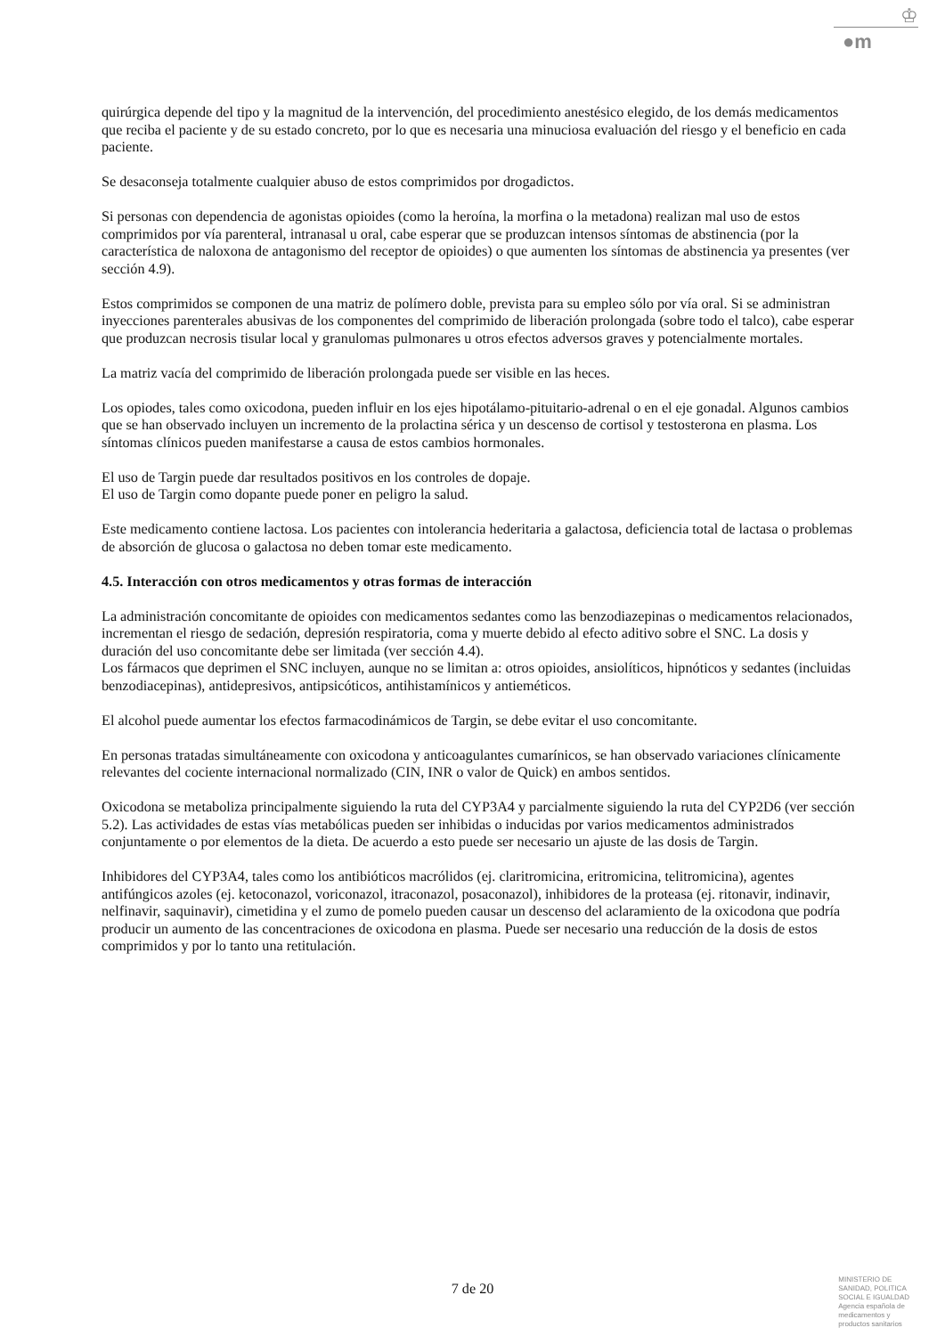♔
●m
quirúrgica depende del tipo y la magnitud de la intervención, del procedimiento anestésico elegido, de los demás medicamentos que reciba el paciente y de su estado concreto, por lo que es necesaria una minuciosa evaluación del riesgo y el beneficio en cada paciente.
Se desaconseja totalmente cualquier abuso de estos comprimidos por drogadictos.
Si personas con dependencia de agonistas opioides (como la heroína, la morfina o la metadona) realizan mal uso de estos comprimidos por vía parenteral, intranasal u oral, cabe esperar que se produzcan intensos síntomas de abstinencia (por la característica de naloxona de antagonismo del receptor de opioides) o que aumenten los síntomas de abstinencia ya presentes (ver sección 4.9).
Estos comprimidos se componen de una matriz de polímero doble, prevista para su empleo sólo por vía oral. Si se administran inyecciones parenterales abusivas de los componentes del comprimido de liberación prolongada (sobre todo el talco), cabe esperar que produzcan necrosis tisular local y granulomas pulmonares u otros efectos adversos graves y potencialmente mortales.
La matriz vacía del comprimido de liberación prolongada puede ser visible en las heces.
Los opiodes, tales como oxicodona, pueden influir en los ejes hipotálamo-pituitario-adrenal o en el eje gonadal. Algunos cambios que se han observado incluyen un incremento de la prolactina sérica y un descenso de cortisol y testosterona en plasma. Los síntomas clínicos pueden manifestarse a causa de estos cambios hormonales.
El uso de Targin puede dar resultados positivos en los controles de dopaje.
El uso de Targin como dopante puede poner en peligro la salud.
Este medicamento contiene lactosa. Los pacientes con intolerancia hederitaria a galactosa, deficiencia total de lactasa o problemas de absorción de glucosa o galactosa no deben tomar este medicamento.
4.5. Interacción con otros medicamentos y otras formas de interacción
La administración concomitante de opioides con medicamentos sedantes como las benzodiazepinas o medicamentos relacionados, incrementan el riesgo de sedación, depresión respiratoria, coma y muerte debido al efecto aditivo sobre el SNC. La dosis y duración del uso concomitante debe ser limitada (ver sección 4.4).
Los fármacos que deprimen el SNC incluyen, aunque no se limitan a: otros opioides, ansiolíticos, hipnóticos y sedantes (incluidas benzodiacepinas), antidepresivos, antipsicóticos, antihistamínicos y antieméticos.
El alcohol puede aumentar los efectos farmacodinámicos de Targin, se debe evitar el uso concomitante.
En personas tratadas simultáneamente con oxicodona y anticoagulantes cumarínicos, se han observado variaciones clínicamente relevantes del cociente internacional normalizado (CIN, INR o valor de Quick) en ambos sentidos.
Oxicodona se metaboliza principalmente siguiendo la ruta del CYP3A4 y parcialmente siguiendo la ruta del CYP2D6 (ver sección 5.2). Las actividades de estas vías metabólicas pueden ser inhibidas o inducidas por varios medicamentos administrados conjuntamente o por elementos de la dieta. De acuerdo a esto puede ser necesario un ajuste de las dosis de Targin.
Inhibidores del CYP3A4, tales como los antibióticos macrólidos (ej. claritromicina, eritromicina, telitromicina), agentes antifúngicos azoles (ej. ketoconazol, voriconazol, itraconazol, posaconazol), inhibidores de la proteasa (ej. ritonavir, indinavir, nelfinavir, saquinavir), cimetidina y el zumo de pomelo pueden causar un descenso del aclaramiento de la oxicodona que podría producir un aumento de las concentraciones de oxicodona en plasma. Puede ser necesario una reducción de la dosis de estos comprimidos y por lo tanto una retitulación.
7 de 20
MINISTERIO DE
SANIDAD, POLITICA
SOCIAL E IGUALDAD
Agencia española de
medicamentos y
productos sanitarios